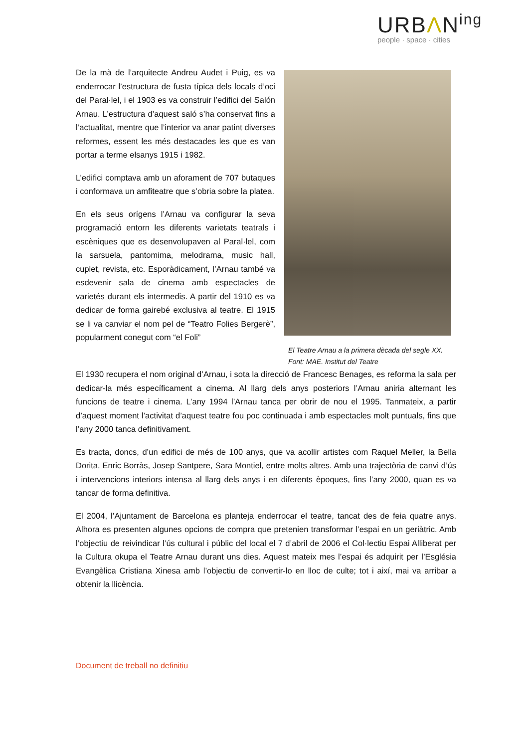URBΛN<sup>ing</sup>
people · space · cities
De la mà de l’arquitecte Andreu Audet i Puig, es va enderrocar l’estructura de fusta típica dels locals d’oci del Paral·lel, i el 1903 es va construir l’edifici del Salón Arnau. L’estructura d’aquest saló s’ha conservat fins a l’actualitat, mentre que l’interior va anar patint diverses reformes, essent les més destacades les que es van portar a terme elsanys 1915 i 1982.
L’edifici comptava amb un aforament de 707 butaques i conformava un amfiteatre que s’obria sobre la platea.
En els seus orígens l’Arnau va configurar la seva programació entorn les diferents varietats teatrals i escèniques que es desenvolupaven al Paral·lel, com la sarsuela, pantomima, melodrama, music hall, cuplet, revista, etc. Esporàdicament, l’Arnau també va esdevenir sala de cinema amb espectacles de varietés durant els intermedis. A partir del 1910 es va dedicar de forma gairebé exclusiva al teatre. El 1915 se li va canviar el nom pel de “Teatro Folies Bergerè”, popularment conegut com “el Foli”
El Teatre Arnau a la primera dècada del segle XX.
Font: MAE. Institut del Teatre
El 1930 recupera el nom original d’Arnau, i sota la direcció de Francesc Benages, es reforma la sala per dedicar-la més específicament a cinema. Al llarg dels anys posteriors l’Arnau aniria alternant les funcions de teatre i cinema. L’any 1994 l’Arnau tanca per obrir de nou el 1995. Tanmateix, a partir d’aquest moment l’activitat d’aquest teatre fou poc continuada i amb espectacles molt puntuals, fins que l’any 2000 tanca definitivament.
Es tracta, doncs, d’un edifici de més de 100 anys, que va acollir artistes com Raquel Meller, la Bella Dorita, Enric Borràs, Josep Santpere, Sara Montiel, entre molts altres. Amb una trajectòria de canvi d’ús i intervencions interiors intensa al llarg dels anys i en diferents èpoques, fins l’any 2000, quan es va tancar de forma definitiva.
El 2004, l’Ajuntament de Barcelona es planteja enderrocar el teatre, tancat des de feia quatre anys. Alhora es presenten algunes opcions de compra que pretenien transformar l’espai en un geriàtric. Amb l’objectiu de reivindicar l’ús cultural i públic del local el 7 d’abril de 2006 el Col·lectiu Espai Alliberat per la Cultura okupa el Teatre Arnau durant uns dies. Aquest mateix mes l’espai és adquirit per l’Església Evangèlica Cristiana Xinesa amb l’objectiu de convertir-lo en lloc de culte; tot i així, mai va arribar a obtenir la llicència.
Document de treball no definitiu